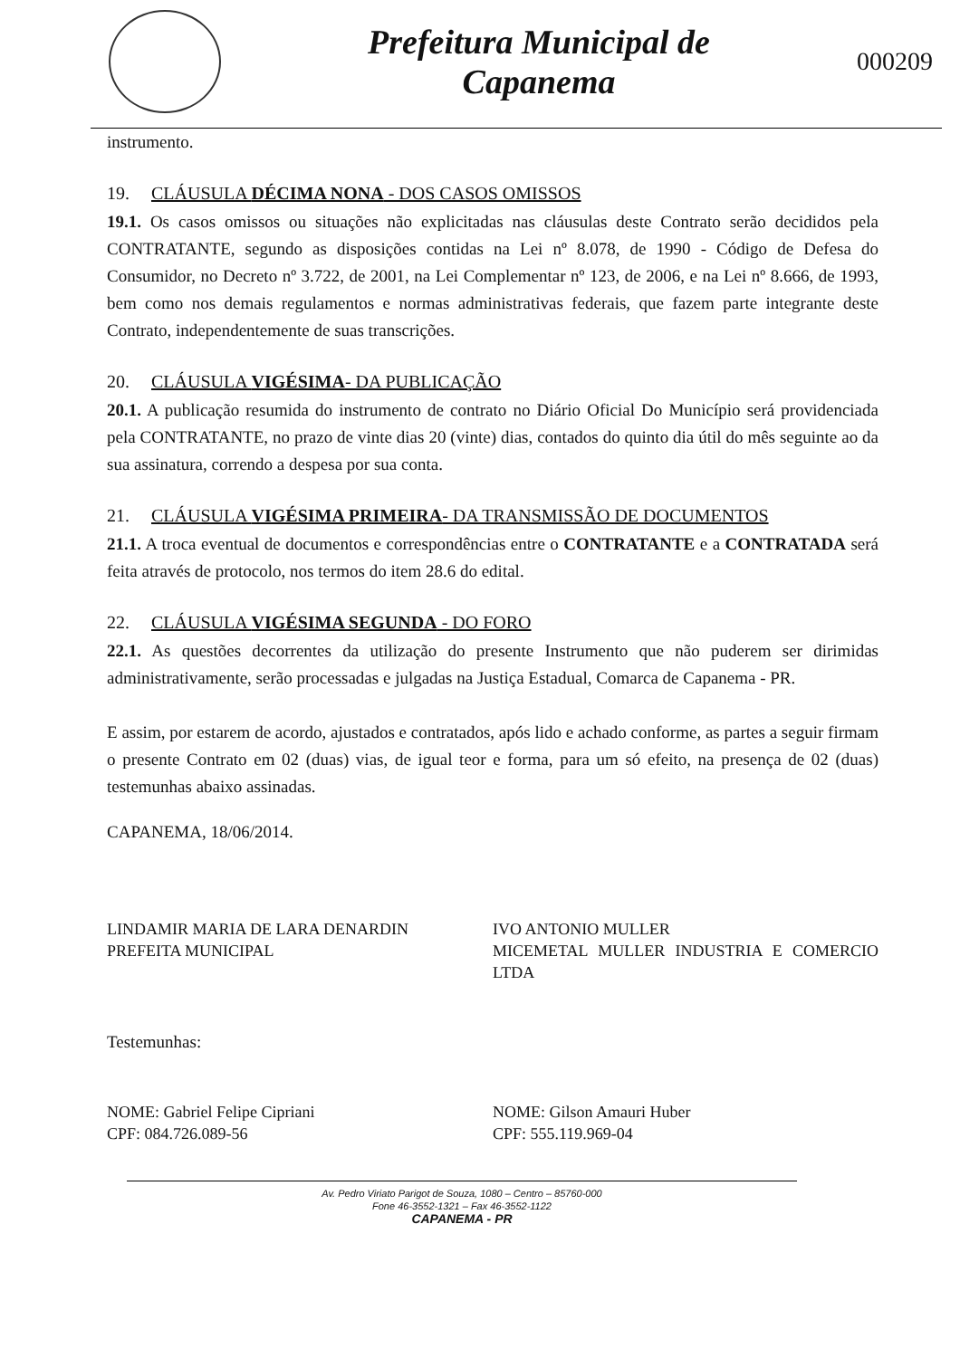Prefeitura Municipal de
Capanema
000209
instrumento.
19. CLÁUSULA DÉCIMA NONA - DOS CASOS OMISSOS
19.1. Os casos omissos ou situações não explicitadas nas cláusulas deste Contrato serão decididos pela CONTRATANTE, segundo as disposições contidas na Lei nº 8.078, de 1990 - Código de Defesa do Consumidor, no Decreto nº 3.722, de 2001, na Lei Complementar nº 123, de 2006, e na Lei nº 8.666, de 1993, bem como nos demais regulamentos e normas administrativas federais, que fazem parte integrante deste Contrato, independentemente de suas transcrições.
20. CLÁUSULA VIGÉSIMA- DA PUBLICAÇÃO
20.1. A publicação resumida do instrumento de contrato no Diário Oficial Do Município será providenciada pela CONTRATANTE, no prazo de vinte dias 20 (vinte) dias, contados do quinto dia útil do mês seguinte ao da sua assinatura, correndo a despesa por sua conta.
21. CLÁUSULA VIGÉSIMA PRIMEIRA- DA TRANSMISSÃO DE DOCUMENTOS
21.1. A troca eventual de documentos e correspondências entre o CONTRATANTE e a CONTRATADA será feita através de protocolo, nos termos do item 28.6 do edital.
22. CLÁUSULA VIGÉSIMA SEGUNDA - DO FORO
22.1. As questões decorrentes da utilização do presente Instrumento que não puderem ser dirimidas administrativamente, serão processadas e julgadas na Justiça Estadual, Comarca de Capanema - PR.
E assim, por estarem de acordo, ajustados e contratados, após lido e achado conforme, as partes a seguir firmam o presente Contrato em 02 (duas) vias, de igual teor e forma, para um só efeito, na presença de 02 (duas) testemunhas abaixo assinadas.
CAPANEMA, 18/06/2014.
LINDAMIR MARIA DE LARA DENARDIN
PREFEITA MUNICIPAL
IVO ANTONIO MULLER
MICEMETAL MULLER INDUSTRIA E COMERCIO LTDA
Testemunhas:
NOME: Gabriel Felipe Cipriani
CPF: 084.726.089-56
NOME: Gilson Amauri Huber
CPF: 555.119.969-04
Av. Pedro Viriato Parigot de Souza, 1080 – Centro – 85760-000
Fone 46-3552-1321 – Fax 46-3552-1122
CAPANEMA - PR